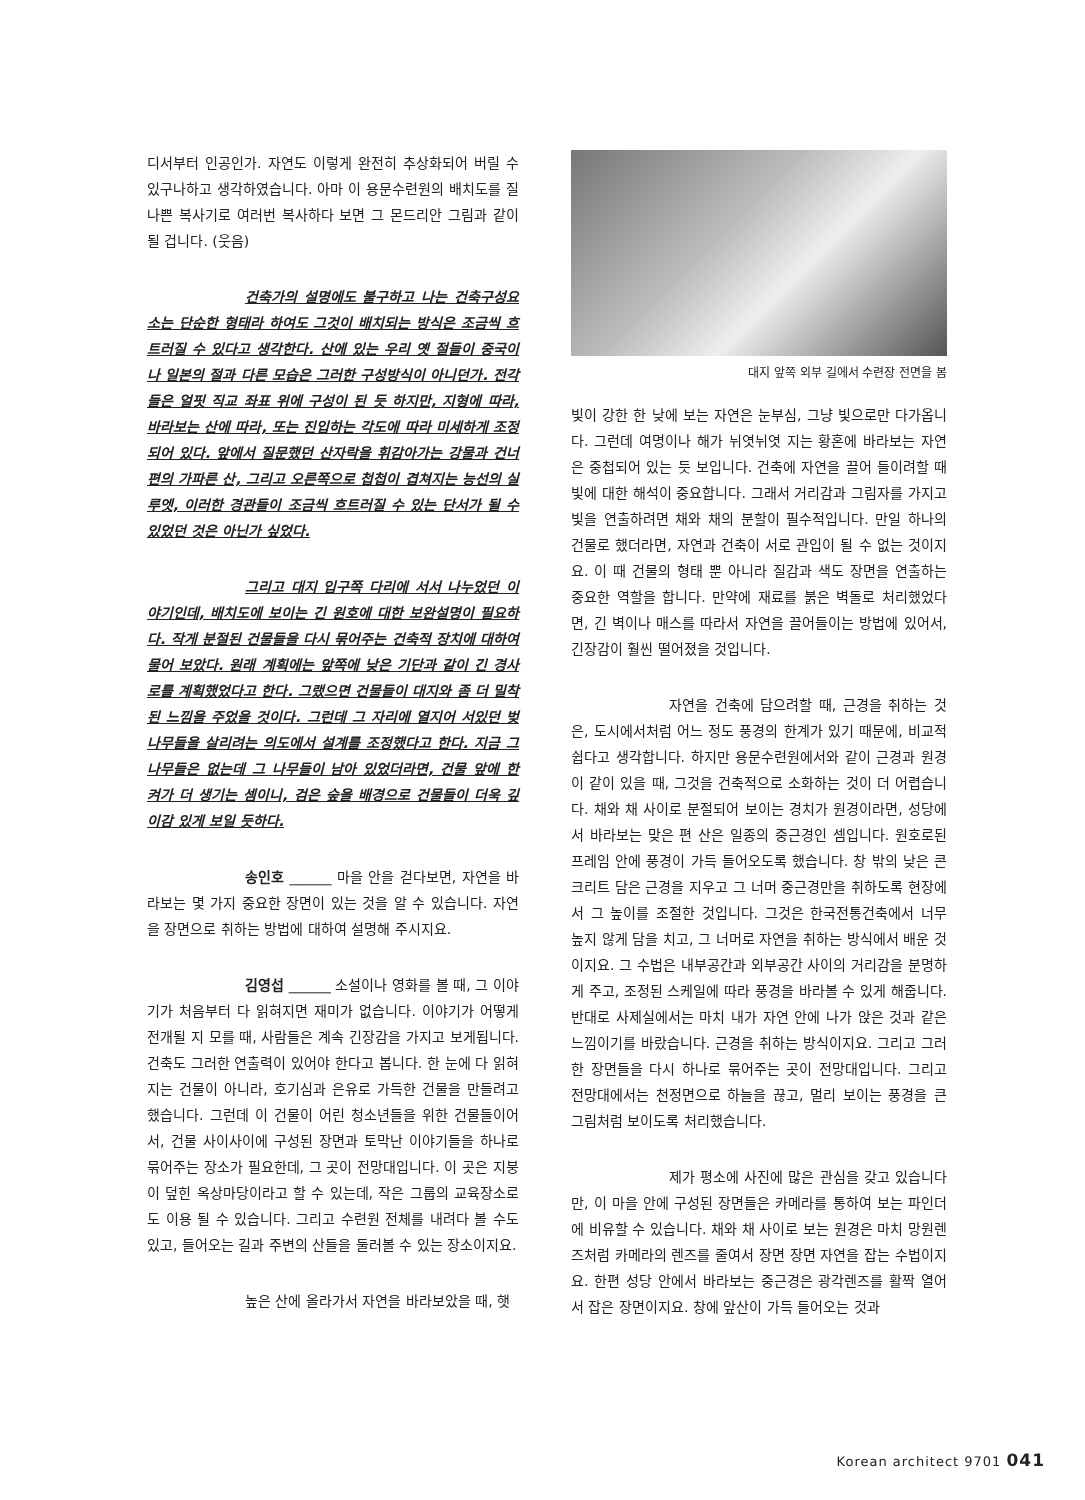디서부터 인공인가. 자연도 이렇게 완전히 추상화되어 버릴 수 있구나하고 생각하였습니다. 아마 이 용문수련원의 배치도를 질 나쁜 복사기로 여러번 복사하다 보면 그 몬드리안 그림과 같이 될 겁니다. (웃음)
건축가의 설명에도 불구하고 나는 건축구성요소는 단순한 형태라 하여도 그것이 배치되는 방식은 조금씩 흐트러질 수 있다고 생각한다. 산에 있는 우리 옛 절들이 중국이나 일본의 절과 다른 모습은 그러한 구성방식이 아니던가. 전각들은 얼핏 직교 좌표 위에 구성이 된 듯 하지만, 지형에 따라, 바라보는 산에 따라, 또는 진입하는 각도에 따라 미세하게 조정되어 있다. 앞에서 질문했던 산자락을 휘감아가는 강물과 건너편의 가파른 산, 그리고 오른쪽으로 첩첩이 겹쳐지는 능선의 실루엣, 이러한 경관들이 조금씩 흐트러질 수 있는 단서가 될 수 있었던 것은 아닌가 싶었다.
그리고 대지 입구쪽 다리에 서서 나누었던 이야기인데, 배치도에 보이는 긴 원호에 대한 보완설명이 필요하다. 작게 분절된 건물들을 다시 묶어주는 건축적 장치에 대하여 물어 보았다. 원래 계획에는 앞쪽에 낮은 기단과 같이 긴 경사로를 계획했었다고 한다. 그랬으면 건물들이 대지와 좀 더 밀착된 느낌을 주었을 것이다. 그런데 그 자리에 열지어 서있던 벚나무들을 살리려는 의도에서 설계를 조정했다고 한다. 지금 그 나무들은 없는데 그 나무들이 남아 있었더라면, 건물 앞에 한 켜가 더 생기는 셈이니, 검은 숲을 배경으로 건물들이 더욱 깊이감 있게 보일 듯하다.
송인호 ______ 마을 안을 걷다보면, 자연을 바라보는 몇 가지 중요한 장면이 있는 것을 알 수 있습니다. 자연을 장면으로 취하는 방법에 대하여 설명해 주시지요.
김영섭 ______ 소설이나 영화를 볼 때, 그 이야기가 처음부터 다 읽혀지면 재미가 없습니다. 이야기가 어떻게 전개될 지 모를 때, 사람들은 계속 긴장감을 가지고 보게됩니다. 건축도 그러한 연출력이 있어야 한다고 봅니다. 한 눈에 다 읽혀지는 건물이 아니라, 호기심과 은유로 가득한 건물을 만들려고 했습니다. 그런데 이 건물이 어린 청소년들을 위한 건물들이어서, 건물 사이사이에 구성된 장면과 토막난 이야기들을 하나로 묶어주는 장소가 필요한데, 그 곳이 전망대입니다. 이 곳은 지붕이 덮힌 옥상마당이라고 할 수 있는데, 작은 그룹의 교육장소로도 이용 될 수 있습니다. 그리고 수련원 전체를 내려다 볼 수도 있고, 들어오는 길과 주변의 산들을 둘러볼 수 있는 장소이지요.
높은 산에 올라가서 자연을 바라보았을 때, 햇
대지 앞쪽 외부 길에서 수련장 전면을 봄
빛이 강한 한 낮에 보는 자연은 눈부심, 그냥 빛으로만 다가옵니다. 그런데 여명이나 해가 뉘엿뉘엿 지는 황혼에 바라보는 자연은 중첩되어 있는 듯 보입니다. 건축에 자연을 끌어 들이려할 때 빛에 대한 해석이 중요합니다. 그래서 거리감과 그림자를 가지고 빛을 연출하려면 채와 채의 분할이 필수적입니다. 만일 하나의 건물로 했더라면, 자연과 건축이 서로 관입이 될 수 없는 것이지요. 이 때 건물의 형태 뿐 아니라 질감과 색도 장면을 연출하는 중요한 역할을 합니다. 만약에 재료를 붉은 벽돌로 처리했었다면, 긴 벽이나 매스를 따라서 자연을 끌어들이는 방법에 있어서, 긴장감이 훨씬 떨어졌을 것입니다.
자연을 건축에 담으려할 때, 근경을 취하는 것은, 도시에서처럼 어느 정도 풍경의 한계가 있기 때문에, 비교적 쉽다고 생각합니다. 하지만 용문수련원에서와 같이 근경과 원경이 같이 있을 때, 그것을 건축적으로 소화하는 것이 더 어렵습니다. 채와 채 사이로 분절되어 보이는 경치가 원경이라면, 성당에서 바라보는 맞은 편 산은 일종의 중근경인 셈입니다. 원호로된 프레임 안에 풍경이 가득 들어오도록 했습니다. 창 밖의 낮은 콘크리트 담은 근경을 지우고 그 너머 중근경만을 취하도록 현장에서 그 높이를 조절한 것입니다. 그것은 한국전통건축에서 너무 높지 않게 담을 치고, 그 너머로 자연을 취하는 방식에서 배운 것이지요. 그 수법은 내부공간과 외부공간 사이의 거리감을 분명하게 주고, 조정된 스케일에 따라 풍경을 바라볼 수 있게 해줍니다. 반대로 사제실에서는 마치 내가 자연 안에 나가 앉은 것과 같은 느낌이기를 바랐습니다. 근경을 취하는 방식이지요. 그리고 그러한 장면들을 다시 하나로 묶어주는 곳이 전망대입니다. 그리고 전망대에서는 천정면으로 하늘을 끊고, 멀리 보이는 풍경을 큰 그림처럼 보이도록 처리했습니다.
제가 평소에 사진에 많은 관심을 갖고 있습니다만, 이 마을 안에 구성된 장면들은 카메라를 통하여 보는 파인더에 비유할 수 있습니다. 채와 채 사이로 보는 원경은 마치 망원렌즈처럼 카메라의 렌즈를 줄여서 장면 장면 자연을 잡는 수법이지요. 한편 성당 안에서 바라보는 중근경은 광각렌즈를 활짝 열어서 잡은 장면이지요. 창에 앞산이 가득 들어오는 것과
Korean architect 9701 041